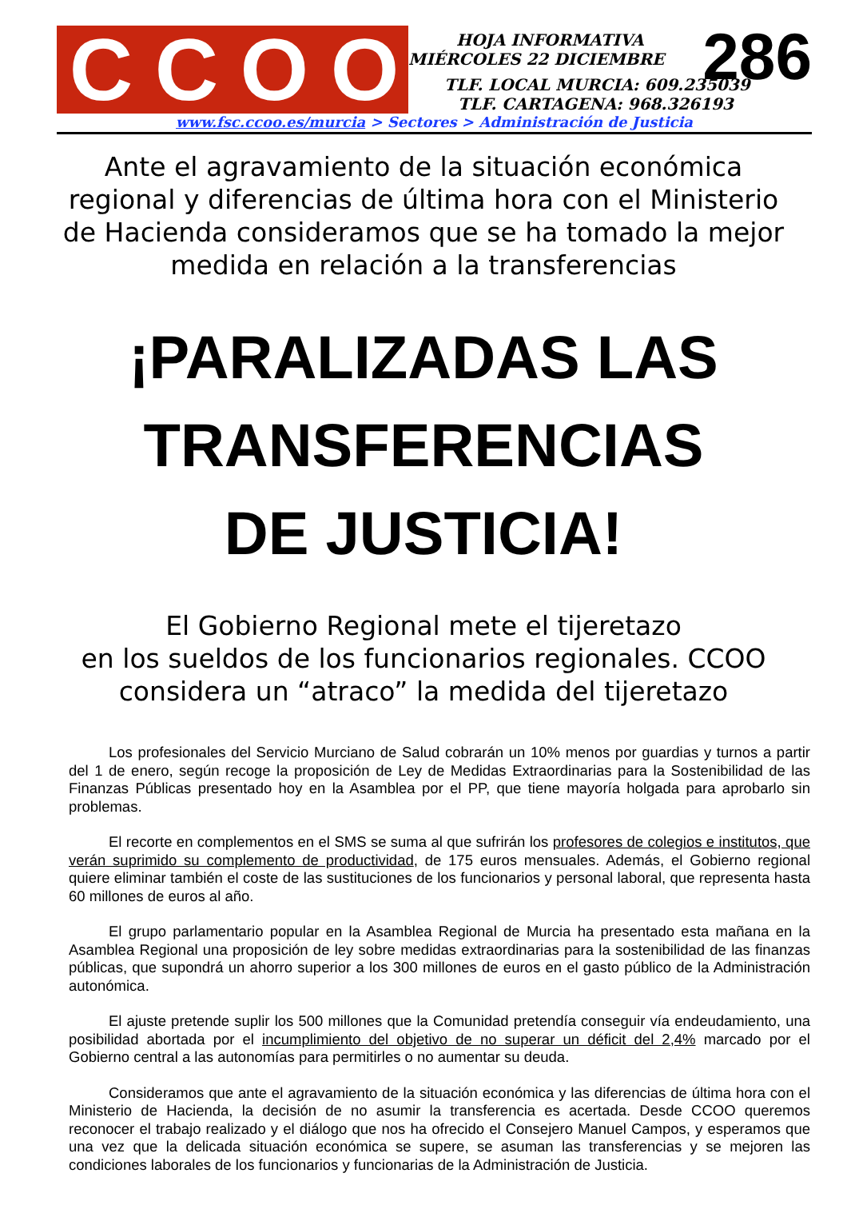CCOO
HOJA INFORMATIVA
MIÉRCOLES 22 DICIEMBRE
286
TLF. LOCAL MURCIA: 609.235039
TLF. CARTAGENA: 968.326193
www.fsc.ccoo.es/murcia > Sectores > Administración de Justicia
Ante el agravamiento de la situación económica regional y diferencias de última hora con el Ministerio de Hacienda consideramos que se ha tomado la mejor medida en relación a la transferencias
¡PARALIZADAS LAS
TRANSFERENCIAS
DE JUSTICIA!
El Gobierno Regional mete el tijeretazo
en los sueldos de los funcionarios regionales. CCOO considera un “atraco” la medida del tijeretazo
Los profesionales del Servicio Murciano de Salud cobrarán un 10% menos por guardias y turnos a partir del 1 de enero, según recoge la proposición de Ley de Medidas Extraordinarias para la Sostenibilidad de las Finanzas Públicas presentado hoy en la Asamblea por el PP, que tiene mayoría holgada para aprobarlo sin problemas.
El recorte en complementos en el SMS se suma al que sufrirán los profesores de colegios e institutos, que verán suprimido su complemento de productividad, de 175 euros mensuales. Además, el Gobierno regional quiere eliminar también el coste de las sustituciones de los funcionarios y personal laboral, que representa hasta 60 millones de euros al año.
El grupo parlamentario popular en la Asamblea Regional de Murcia ha presentado esta mañana en la Asamblea Regional una proposición de ley sobre medidas extraordinarias para la sostenibilidad de las finanzas públicas, que supondrá un ahorro superior a los 300 millones de euros en el gasto público de la Administración autonómica.
El ajuste pretende suplir los 500 millones que la Comunidad pretendía conseguir vía endeudamiento, una posibilidad abortada por el incumplimiento del objetivo de no superar un déficit del 2,4% marcado por el Gobierno central a las autonomías para permitirles o no aumentar su deuda.
Consideramos que ante el agravamiento de la situación económica y las diferencias de última hora con el Ministerio de Hacienda, la decisión de no asumir la transferencia es acertada. Desde CCOO queremos reconocer el trabajo realizado y el diálogo que nos ha ofrecido el Consejero Manuel Campos, y esperamos que una vez que la delicada situación económica se supere, se asuman las transferencias y se mejoren las condiciones laborales de los funcionarios y funcionarias de la Administración de Justicia.